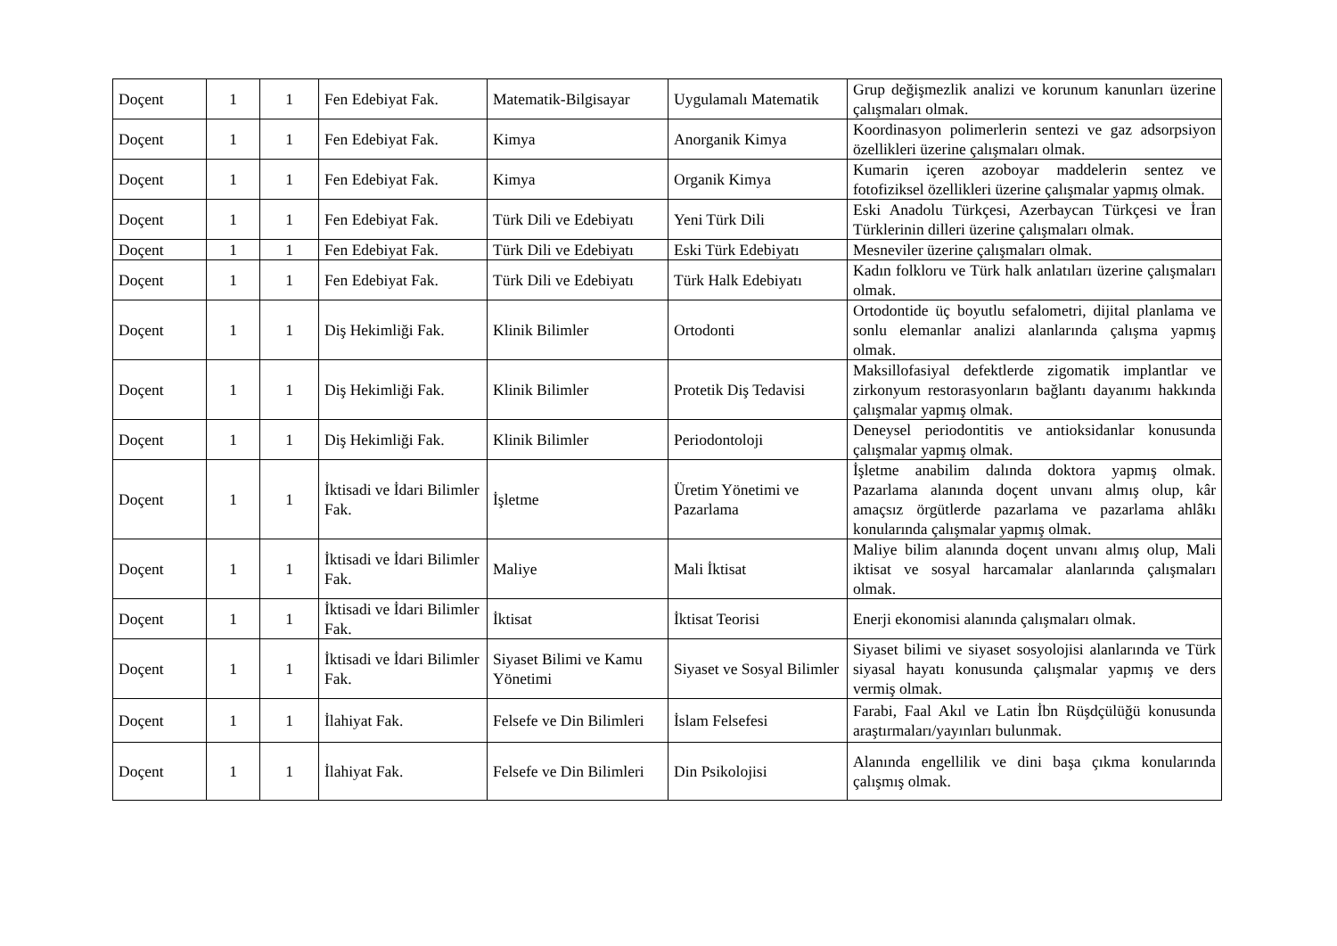| Doçent | 1 | 1 | Fen Edebiyat Fak. | Matematik-Bilgisayar | Uygulamalı Matematik | Grup değişmezlik analizi ve korunum kanunları üzerine çalışmaları olmak. |
| Doçent | 1 | 1 | Fen Edebiyat Fak. | Kimya | Anorganik Kimya | Koordinasyon polimerlerin sentezi ve gaz adsorpsiyon özellikleri üzerine çalışmaları olmak. |
| Doçent | 1 | 1 | Fen Edebiyat Fak. | Kimya | Organik Kimya | Kumarin içeren azoboyar maddelerin sentez ve fotofiziksel özellikleri üzerine çalışmalar yapmış olmak. |
| Doçent | 1 | 1 | Fen Edebiyat Fak. | Türk Dili ve Edebiyatı | Yeni Türk Dili | Eski Anadolu Türkçesi, Azerbaycan Türkçesi ve İran Türklerinin dilleri üzerine çalışmaları olmak. |
| Doçent | 1 | 1 | Fen Edebiyat Fak. | Türk Dili ve Edebiyatı | Eski Türk Edebiyatı | Mesneviler üzerine çalışmaları olmak. |
| Doçent | 1 | 1 | Fen Edebiyat Fak. | Türk Dili ve Edebiyatı | Türk Halk Edebiyatı | Kadın folkloru ve Türk halk anlatıları üzerine çalışmaları olmak. |
| Doçent | 1 | 1 | Diş Hekimliği Fak. | Klinik Bilimler | Ortodonti | Ortodontide üç boyutlu sefalometri, dijital planlama ve sonlu elemanlar analizi alanlarında çalışma yapmış olmak. |
| Doçent | 1 | 1 | Diş Hekimliği Fak. | Klinik Bilimler | Protetik Diş Tedavisi | Maksillofasiyal defektlerde zigomatik implantlar ve zirkonyum restorasyonların bağlantı dayanımı hakkında çalışmalar yapmış olmak. |
| Doçent | 1 | 1 | Diş Hekimliği Fak. | Klinik Bilimler | Periodontoloji | Deneysel periodontitis ve antioksidanlar konusunda çalışmalar yapmış olmak. |
| Doçent | 1 | 1 | İktisadi ve İdari Bilimler Fak. | İşletme | Üretim Yönetimi ve Pazarlama | İşletme anabilim dalında doktora yapmış olmak. Pazarlama alanında doçent unvanı almış olup, kâr amaçsız örgütlerde pazarlama ve pazarlama ahlâkı konularında çalışmalar yapmış olmak. |
| Doçent | 1 | 1 | İktisadi ve İdari Bilimler Fak. | Maliye | Mali İktisat | Maliye bilim alanında doçent unvanı almış olup, Mali iktisat ve sosyal harcamalar alanlarında çalışmaları olmak. |
| Doçent | 1 | 1 | İktisadi ve İdari Bilimler Fak. | İktisat | İktisat Teorisi | Enerji ekonomisi alanında çalışmaları olmak. |
| Doçent | 1 | 1 | İktisadi ve İdari Bilimler Fak. | Siyaset Bilimi ve Kamu Yönetimi | Siyaset ve Sosyal Bilimler | Siyaset bilimi ve siyaset sosyolojisi alanlarında ve Türk siyasal hayatı konusunda çalışmalar yapmış ve ders vermiş olmak. |
| Doçent | 1 | 1 | İlahiyat Fak. | Felsefe ve Din Bilimleri | İslam Felsefesi | Farabi, Faal Akıl ve Latin İbn Rüşdçülüğü konusunda araştırmaları/yayınları bulunmak. |
| Doçent | 1 | 1 | İlahiyat Fak. | Felsefe ve Din Bilimleri | Din Psikolojisi | Alanında engellilik ve dini başa çıkma konularında çalışmış olmak. |